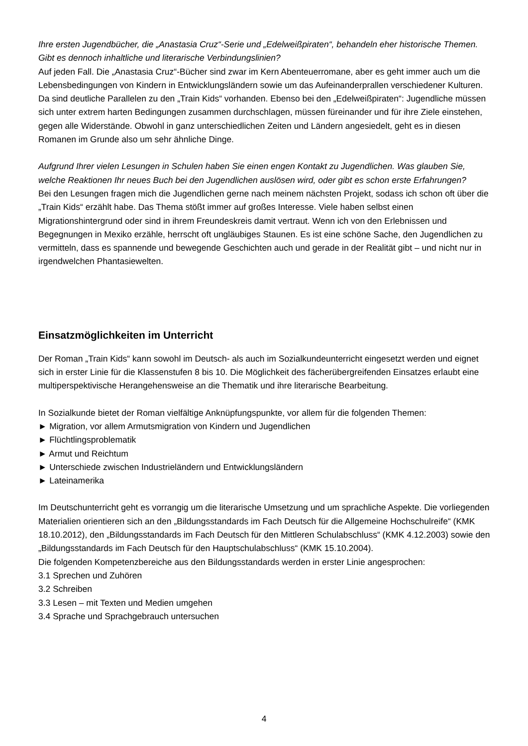Ihre ersten Jugendbücher, die „Anastasia Cruz“-Serie und „Edelweißpiraten“, behandeln eher historische Themen. Gibt es dennoch inhaltliche und literarische Verbindungslinien?
Auf jeden Fall. Die „Anastasia Cruz“-Bücher sind zwar im Kern Abenteuerromane, aber es geht immer auch um die Lebensbedingungen von Kindern in Entwicklungsländern sowie um das Aufeinanderprallen verschiedener Kulturen. Da sind deutliche Parallelen zu den „Train Kids“ vorhanden. Ebenso bei den „Edelweißpiraten“: Jugendliche müssen sich unter extrem harten Bedingungen zusammen durchschlagen, müssen füreinander und für ihre Ziele einstehen, gegen alle Widerstände. Obwohl in ganz unterschiedlichen Zeiten und Ländern angesiedelt, geht es in diesen Romanen im Grunde also um sehr ähnliche Dinge.
Aufgrund Ihrer vielen Lesungen in Schulen haben Sie einen engen Kontakt zu Jugendlichen. Was glauben Sie, welche Reaktionen Ihr neues Buch bei den Jugendlichen auslösen wird, oder gibt es schon erste Erfahrungen?
Bei den Lesungen fragen mich die Jugendlichen gerne nach meinem nächsten Projekt, sodass ich schon oft über die „Train Kids“ erzählt habe. Das Thema stößt immer auf großes Interesse. Viele haben selbst einen Migrationshintergrund oder sind in ihrem Freundeskreis damit vertraut. Wenn ich von den Erlebnissen und Begegnungen in Mexiko erzähle, herrscht oft ungläubiges Staunen. Es ist eine schöne Sache, den Jugendlichen zu vermitteln, dass es spannende und bewegende Geschichten auch und gerade in der Realität gibt – und nicht nur in irgendwelchen Phantasiewelten.
Einsatzmöglichkeiten im Unterricht
Der Roman „Train Kids“ kann sowohl im Deutsch- als auch im Sozialkundeunterricht eingesetzt werden und eignet sich in erster Linie für die Klassenstufen 8 bis 10. Die Möglichkeit des fächerübergreifenden Einsatzes erlaubt eine multiperspektivische Herangehensweise an die Thematik und ihre literarische Bearbeitung.
In Sozialkunde bietet der Roman vielfältige Anknüpfungspunkte, vor allem für die folgenden Themen:
► Migration, vor allem Armutsmigration von Kindern und Jugendlichen
► Flüchtlingsproblematik
► Armut und Reichtum
► Unterschiede zwischen Industrieländern und Entwicklungsländern
► Lateinamerika
Im Deutschunterricht geht es vorrangig um die literarische Umsetzung und um sprachliche Aspekte. Die vorliegenden Materialien orientieren sich an den „Bildungsstandards im Fach Deutsch für die Allgemeine Hochschulreife“ (KMK 18.10.2012), den „Bildungsstandards im Fach Deutsch für den Mittleren Schulabschluss“ (KMK 4.12.2003) sowie den „Bildungsstandards im Fach Deutsch für den Hauptschulabschluss“ (KMK 15.10.2004).
Die folgenden Kompetenzbereiche aus den Bildungsstandards werden in erster Linie angesprochen:
3.1 Sprechen und Zuhören
3.2 Schreiben
3.3 Lesen – mit Texten und Medien umgehen
3.4 Sprache und Sprachgebrauch untersuchen
4